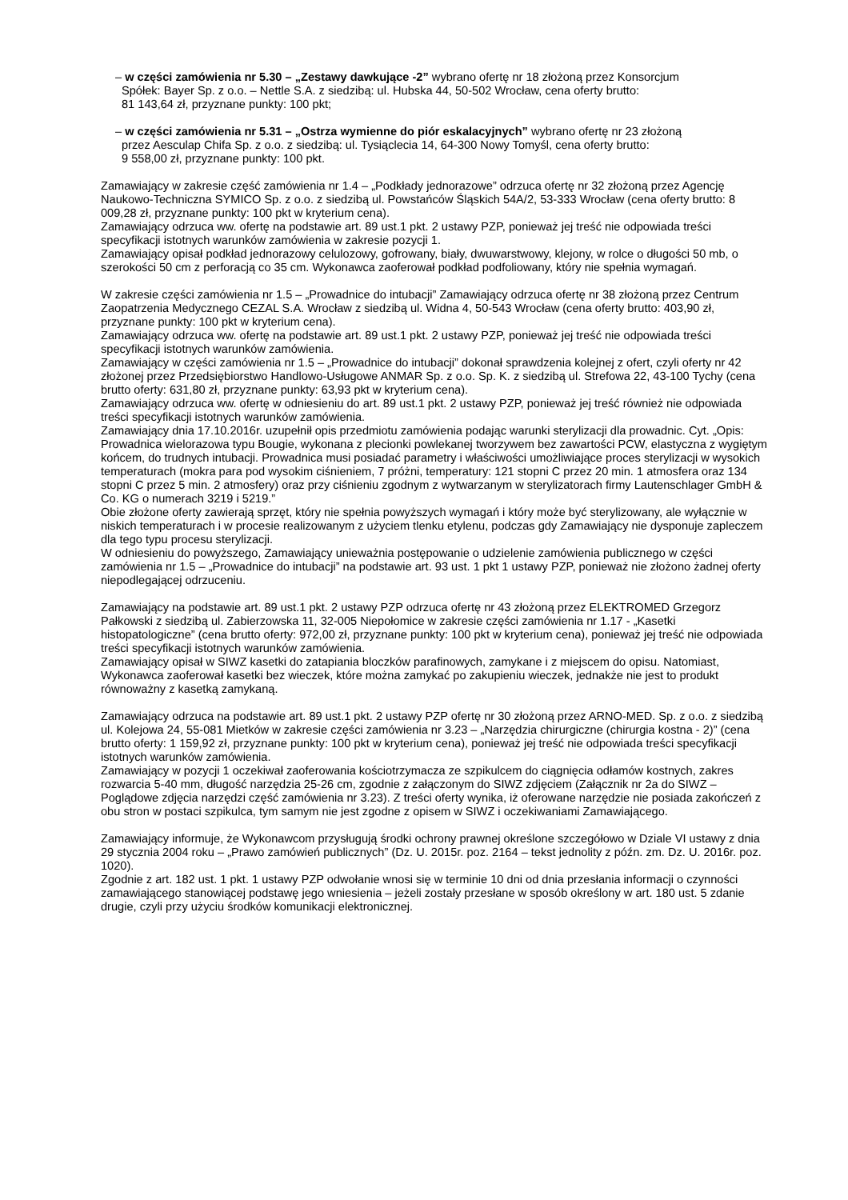– w części zamówienia nr 5.30 – „Zestawy dawkujące -2” wybrano ofertę nr 18 złożoną przez Konsorcjum
Spółek: Bayer Sp. z o.o. – Nettle S.A. z siedzibą: ul. Hubska 44, 50-502 Wrocław, cena oferty brutto:
81 143,64 zł, przyznane punkty: 100 pkt;
– w części zamówienia nr 5.31 – „Ostrza wymienne do piór eskalacyjnych” wybrano ofertę nr 23 złożoną
przez Aesculap Chifa Sp. z o.o. z siedzibą: ul. Tysiąclecia 14, 64-300 Nowy Tomyśl, cena oferty brutto:
9 558,00 zł, przyznane punkty: 100 pkt.
Zamawiający w zakresie część zamówienia nr 1.4 – „Podkłady jednorazowe” odrzuca ofertę nr 32 złożoną przez Agencję Naukowo-Techniczna SYMICO Sp. z o.o. z siedzibą ul. Powstańców Śląskich 54A/2, 53-333 Wrocław (cena oferty brutto: 8 009,28 zł, przyznane punkty: 100 pkt w kryterium cena).
Zamawiający odrzuca ww. ofertę na podstawie art. 89 ust.1 pkt. 2 ustawy PZP, ponieważ jej treść nie odpowiada treści specyfikacji istotnych warunków zamówienia w zakresie pozycji 1.
Zamawiający opisał podkład jednorazowy celulozowy, gofrowany, biały, dwuwarstwowy, klejony, w rolce o długości 50 mb, o szerokości 50 cm z perforacją co 35 cm. Wykonawca zaoferował podkład podfoliowany, który nie spełnia wymagań.
W zakresie części zamówienia nr 1.5 – „Prowadnice do intubacji” Zamawiający odrzuca ofertę nr 38 złożoną przez Centrum Zaopatrzenia Medycznego CEZAL S.A. Wrocław z siedzibą ul. Widna 4, 50-543 Wrocław (cena oferty brutto: 403,90 zł, przyznane punkty: 100 pkt w kryterium cena).
Zamawiający odrzuca ww. ofertę na podstawie art. 89 ust.1 pkt. 2 ustawy PZP, ponieważ jej treść nie odpowiada treści specyfikacji istotnych warunków zamówienia.
Zamawiający w części zamówienia nr 1.5 – „Prowadnice do intubacji” dokonał sprawdzenia kolejnej z ofert, czyli oferty nr 42 złożonej przez Przedsiębiorstwo Handlowo-Usługowe ANMAR Sp. z o.o. Sp. K. z siedzibą ul. Strefowa 22, 43-100 Tychy (cena brutto oferty: 631,80 zł, przyznane punkty: 63,93 pkt w kryterium cena).
Zamawiający odrzuca ww. ofertę w odniesieniu do art. 89 ust.1 pkt. 2 ustawy PZP, ponieważ jej treść również nie odpowiada treści specyfikacji istotnych warunków zamówienia.
Zamawiający dnia 17.10.2016r. uzupełnił opis przedmiotu zamówienia podając warunki sterylizacji dla prowadnic. Cyt. „Opis: Prowadnica wielorazowa typu Bougie, wykonana z plecionki powlekanej tworzywem bez zawartości PCW, elastyczna z wygiętym końcem, do trudnych intubacji. Prowadnica musi posiadać parametry i właściwości umożliwiające proces sterylizacji w wysokich temperaturach (mokra para pod wysokim ciśnieniem, 7 próżni, temperatury: 121 stopni C przez 20 min. 1 atmosfera oraz 134 stopni C przez 5 min. 2 atmosfery) oraz przy ciśnieniu zgodnym z wytwarzanym w sterylizatorach firmy Lautenschlager GmbH & Co. KG o numerach 3219 i 5219.”
Obie złożone oferty zawierają sprzęt, który nie spełnia powyższych wymagań i który może być sterylizowany, ale wyłącznie w niskich temperaturach i w procesie realizowanym z użyciem tlenku etylenu, podczas gdy Zamawiający nie dysponuje zapleczem dla tego typu procesu sterylizacji.
W odniesieniu do powyższego, Zamawiający unieważnia postępowanie o udzielenie zamówienia publicznego w części zamówienia nr 1.5 – „Prowadnice do intubacji” na podstawie art. 93 ust. 1 pkt 1 ustawy PZP, ponieważ nie złożono żadnej oferty niepodlegającej odrzuceniu.
Zamawiający na podstawie art. 89 ust.1 pkt. 2 ustawy PZP odrzuca ofertę nr 43 złożoną przez ELEKTROMED Grzegorz Pałkowski z siedzibą ul. Zabierzowska 11, 32-005 Niepołomice w zakresie części zamówienia nr 1.17 - „Kasetki histopatologiczne” (cena brutto oferty: 972,00 zł, przyznane punkty: 100 pkt w kryterium cena), ponieważ jej treść nie odpowiada treści specyfikacji istotnych warunków zamówienia.
Zamawiający opisał w SIWZ kasetki do zatapiania bloczków parafinowych, zamykane i z miejscem do opisu. Natomiast, Wykonawca zaoferował kasetki bez wieczek, które można zamykać po zakupieniu wieczek, jednakże nie jest to produkt równoważny z kasetką zamykaną.
Zamawiający odrzuca na podstawie art. 89 ust.1 pkt. 2 ustawy PZP ofertę nr 30 złożoną przez ARNO-MED. Sp. z o.o. z siedzibą ul. Kolejowa 24, 55-081 Mietków w zakresie części zamówienia nr 3.23 – „Narzędzia chirurgiczne (chirurgia kostna - 2)” (cena brutto oferty: 1 159,92 zł, przyznane punkty: 100 pkt w kryterium cena), ponieważ jej treść nie odpowiada treści specyfikacji istotnych warunków zamówienia.
Zamawiający w pozycji 1 oczekiwał zaoferowania kościotrzymacza ze szpikulcem do ciągnięcia odłamów kostnych, zakres rozwarcia 5-40 mm, długość narzędzia 25-26 cm, zgodnie z załączonym do SIWZ zdjęciem (Załącznik nr 2a do SIWZ – Poglądowe zdjęcia narzędzi część zamówienia nr 3.23). Z treści oferty wynika, iż oferowane narzędzie nie posiada zakończeń z obu stron w postaci szpikulca, tym samym nie jest zgodne z opisem w SIWZ i oczekiwaniami Zamawiającego.
Zamawiający informuje, że Wykonawcom przysługują środki ochrony prawnej określone szczegółowo w Dziale VI ustawy z dnia 29 stycznia 2004 roku – „Prawo zamówień publicznych” (Dz. U. 2015r. poz. 2164 – tekst jednolity z późn. zm. Dz. U. 2016r. poz. 1020).
Zgodnie z art. 182 ust. 1 pkt. 1 ustawy PZP odwołanie wnosi się w terminie 10 dni od dnia przesłania informacji o czynności zamawiającego stanowiącej podstawę jego wniesienia – jeżeli zostały przesłane w sposób określony w art. 180 ust. 5 zdanie drugie, czyli przy użyciu środków komunikacji elektronicznej.